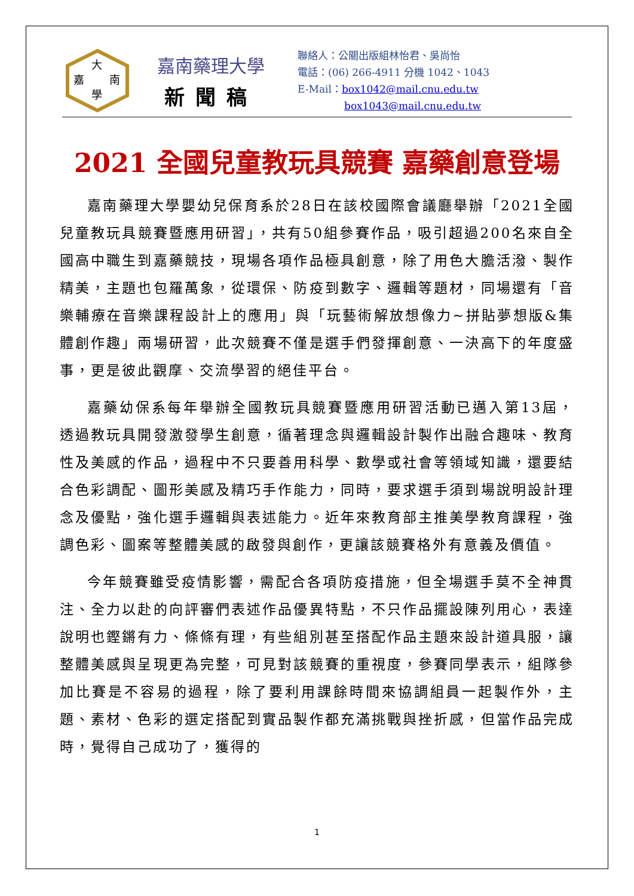大
嘉
南
學
嘉南藥理大學
新聞稿
聯絡人：公關出版組林怡君、吳尚怡
電話：(06) 266-4911 分機 1042、1043
E-Mail：box1042@mail.cnu.edu.tw
box1043@mail.cnu.edu.tw
2021 全國兒童教玩具競賽 嘉藥創意登場
嘉南藥理大學嬰幼兒保育系於28日在該校國際會議廳舉辦「2021全國兒童教玩具競賽暨應用研習」，共有50組參賽作品，吸引超過200名來自全國高中職生到嘉藥競技，現場各項作品極具創意，除了用色大膽活潑、製作精美，主題也包羅萬象，從環保、防疫到數字、邏輯等題材，同場還有「音樂輔療在音樂課程設計上的應用」與「玩藝術解放想像力~拼貼夢想版&集體創作趣」兩場研習，此次競賽不僅是選手們發揮創意、一決高下的年度盛事，更是彼此觀摩、交流學習的絕佳平台。
嘉藥幼保系每年舉辦全國教玩具競賽暨應用研習活動已邁入第13屆，透過教玩具開發激發學生創意，循著理念與邏輯設計製作出融合趣味、教育性及美感的作品，過程中不只要善用科學、數學或社會等領域知識，還要結合色彩調配、圖形美感及精巧手作能力，同時，要求選手須到場說明設計理念及優點，強化選手邏輯與表述能力。近年來教育部主推美學教育課程，強調色彩、圖案等整體美感的啟發與創作，更讓該競賽格外有意義及價值。
今年競賽雖受疫情影響，需配合各項防疫措施，但全場選手莫不全神貫注、全力以赴的向評審們表述作品優異特點，不只作品擺設陳列用心，表達說明也鏗鏘有力、條條有理，有些組別甚至搭配作品主題來設計道具服，讓整體美感與呈現更為完整，可見對該競賽的重視度，參賽同學表示，組隊參加比賽是不容易的過程，除了要利用課餘時間來協調組員一起製作外，主題、素材、色彩的選定搭配到實品製作都充滿挑戰與挫折感，但當作品完成時，覺得自己成功了，獲得的
1